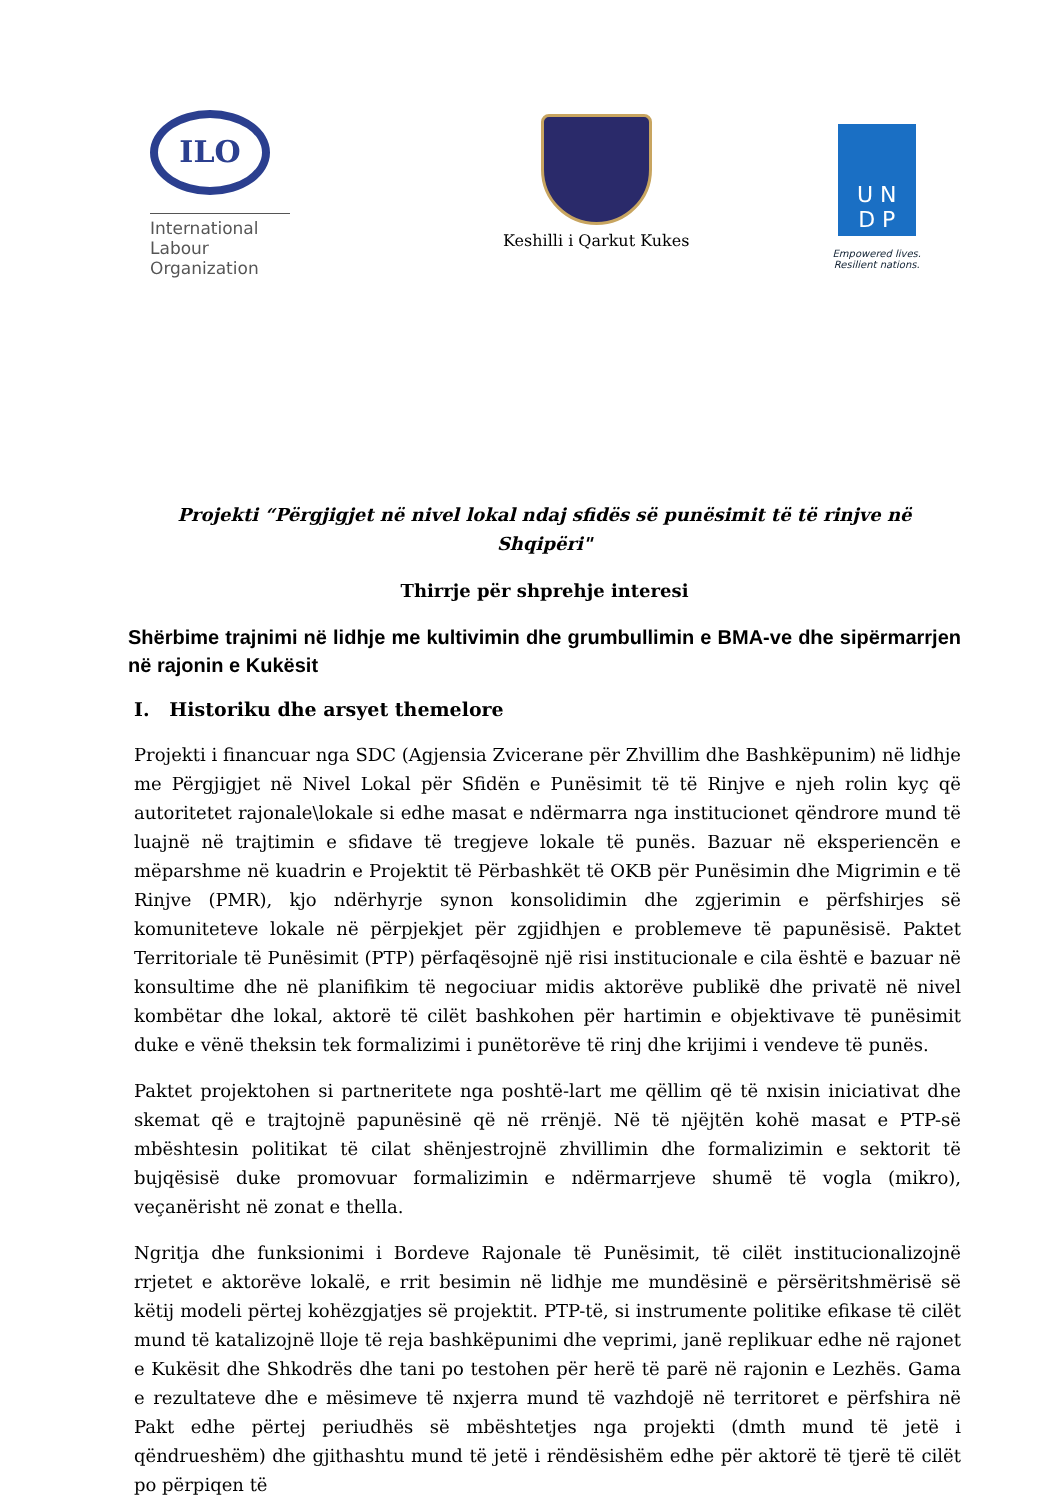ILO
International
Labour
Organization
Keshilli i Qarkut Kukes
U N
D P
Empowered lives.
Resilient nations.
Projekti “Përgjigjet në nivel lokal ndaj sfidës së punësimit të të rinjve në Shqipëri"
Thirrje për shprehje interesi
Shërbime trajnimi në lidhje me kultivimin dhe grumbullimin e BMA-ve dhe sipërmarrjen në rajonin e Kukësit
I. Historiku dhe arsyet themelore
Projekti i financuar nga SDC (Agjensia Zvicerane për Zhvillim dhe Bashkëpunim) në lidhje me Përgjigjet në Nivel Lokal për Sfidën e Punësimit të të Rinjve e njeh rolin kyç që autoritetet rajonale\lokale si edhe masat e ndërmarra nga institucionet qëndrore mund të luajnë në trajtimin e sfidave të tregjeve lokale të punës. Bazuar në eksperiencën e mëparshme në kuadrin e Projektit të Përbashkët të OKB për Punësimin dhe Migrimin e të Rinjve (PMR), kjo ndërhyrje synon konsolidimin dhe zgjerimin e përfshirjes së komuniteteve lokale në përpjekjet për zgjidhjen e problemeve të papunësisë. Paktet Territoriale të Punësimit (PTP) përfaqësojnë një risi institucionale e cila është e bazuar në konsultime dhe në planifikim të negociuar midis aktorëve publikë dhe privatë në nivel kombëtar dhe lokal, aktorë të cilët bashkohen për hartimin e objektivave të punësimit duke e vënë theksin tek formalizimi i punëtorëve të rinj dhe krijimi i vendeve të punës.
Paktet projektohen si partneritete nga poshtë-lart me qëllim që të nxisin iniciativat dhe skemat që e trajtojnë papunësinë që në rrënjë. Në të njëjtën kohë masat e PTP-së mbështesin politikat të cilat shënjestrojnë zhvillimin dhe formalizimin e sektorit të bujqësisë duke promovuar formalizimin e ndërmarrjeve shumë të vogla (mikro), veçanërisht në zonat e thella.
Ngritja dhe funksionimi i Bordeve Rajonale të Punësimit, të cilët institucionalizojnë rrjetet e aktorëve lokalë, e rrit besimin në lidhje me mundësinë e përsëritshmërisë së këtij modeli përtej kohëzgjatjes së projektit. PTP-të, si instrumente politike efikase të cilët mund të katalizojnë lloje të reja bashkëpunimi dhe veprimi, janë replikuar edhe në rajonet e Kukësit dhe Shkodrës dhe tani po testohen për herë të parë në rajonin e Lezhës. Gama e rezultateve dhe e mësimeve të nxjerra mund të vazhdojë në territoret e përfshira në Pakt edhe përtej periudhës së mbështetjes nga projekti (dmth mund të jetë i qëndrueshëm) dhe gjithashtu mund të jetë i rëndësishëm edhe për aktorë të tjerë të cilët po përpiqen të